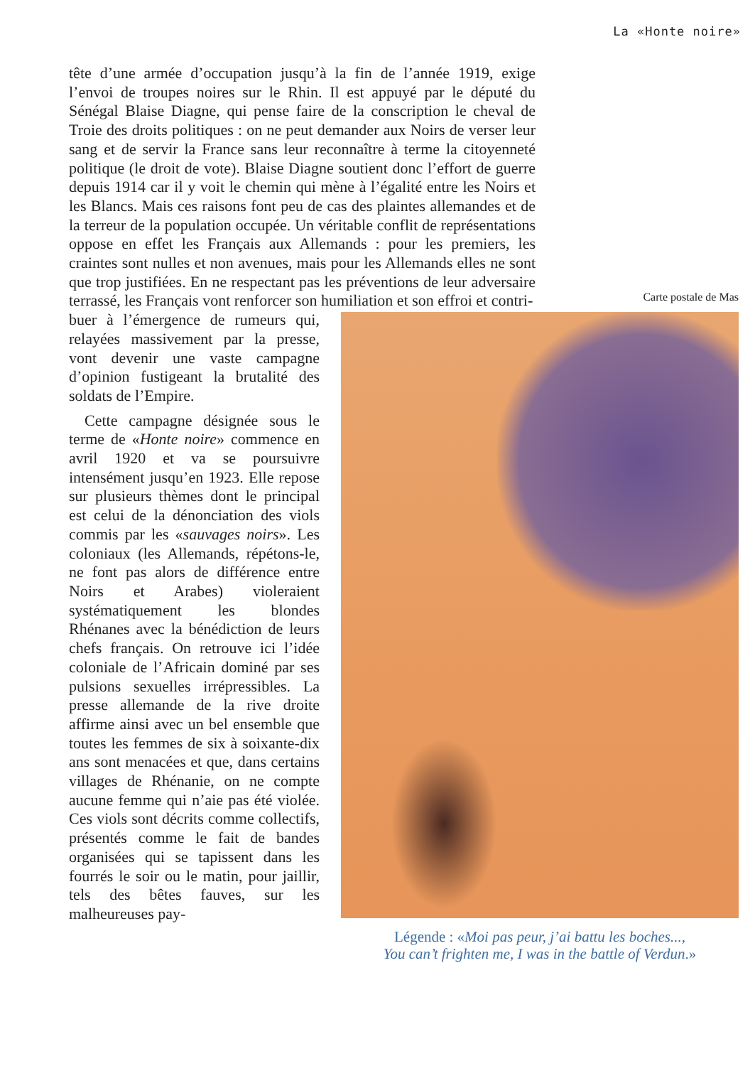La «Honte noire»
tête d’une armée d’occupation jusqu’à la fin de l’année 1919, exige l’envoi de troupes noires sur le Rhin. Il est appuyé par le député du Sénégal Blaise Diagne, qui pense faire de la conscription le cheval de Troie des droits politiques : on ne peut demander aux Noirs de verser leur sang et de servir la France sans leur reconnaître à terme la citoyenneté politique (le droit de vote). Blaise Diagne soutient donc l’effort de guerre depuis 1914 car il y voit le chemin qui mène à l’égalité entre les Noirs et les Blancs. Mais ces raisons font peu de cas des plaintes allemandes et de la terreur de la population occupée. Un véritable conflit de représentations oppose en effet les Français aux Allemands : pour les premiers, les craintes sont nulles et non avenues, mais pour les Allemands elles ne sont que trop justifiées. En ne respectant pas les préventions de leur adversaire terrassé, les Français vont renforcer son humiliation et son effroi et contri-
buer à l’émergence de rumeurs qui, relayées massivement par la presse, vont devenir une vaste campagne d’opinion fustigeant la brutalité des soldats de l’Empire.
Cette campagne désignée sous le terme de «Honte noire» commence en avril 1920 et va se poursuivre intensément jusqu’en 1923. Elle repose sur plusieurs thèmes dont le principal est celui de la dénonciation des viols commis par les «sauvages noirs». Les coloniaux (les Allemands, répétons-le, ne font pas alors de différence entre Noirs et Arabes) violeraient systématiquement les blondes Rhénanes avec la bénédiction de leurs chefs français. On retrouve ici l’idée coloniale de l’Africain dominé par ses pulsions sexuelles irrépressibles. La presse allemande de la rive droite affirme ainsi avec un bel ensemble que toutes les femmes de six à soixante-dix ans sont menacées et que, dans certains villages de Rhénanie, on ne compte aucune femme qui n’aie pas été violée. Ces viols sont décrits comme collectifs, présentés comme le fait de bandes organisées qui se tapissent dans les fourrés le soir ou le matin, pour jaillir, tels des bêtes fauves, sur les malheureuses pay-
Carte postale de Mas
Légende : «Moi pas peur, j’ai battu les boches...,
You can’t frighten me, I was in the battle of Verdun.»